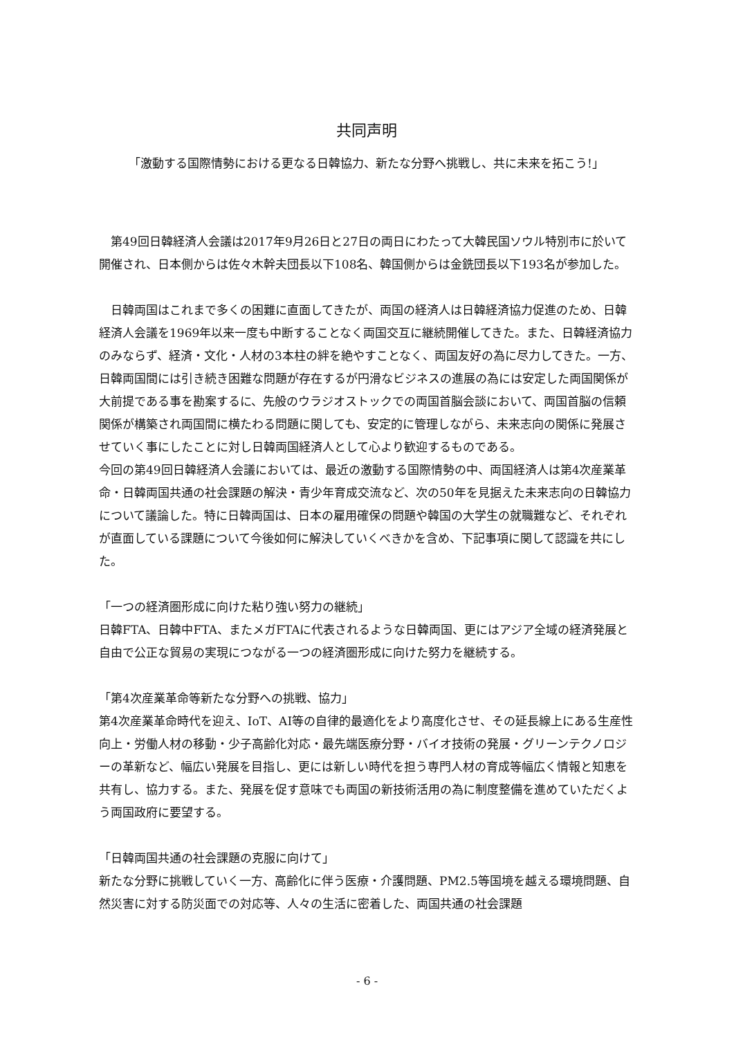共同声明
「激動する国際情勢における更なる日韓協力、新たな分野へ挑戦し、共に未来を拓こう!」
　第49回日韓経済人会議は2017年9月26日と27日の両日にわたって大韓民国ソウル特別市に於いて開催され、日本側からは佐々木幹夫団長以下108名、韓国側からは金銑団長以下193名が参加した。
　日韓両国はこれまで多くの困難に直面してきたが、両国の経済人は日韓経済協力促進のため、日韓経済人会議を1969年以来一度も中断することなく両国交互に継続開催してきた。また、日韓経済協力のみならず、経済・文化・人材の3本柱の絆を絶やすことなく、両国友好の為に尽力してきた。一方、日韓両国間には引き続き困難な問題が存在するが円滑なビジネスの進展の為には安定した両国関係が大前提である事を勘案するに、先般のウラジオストックでの両国首脳会談において、両国首脳の信頼関係が構築され両国間に横たわる問題に関しても、安定的に管理しながら、未来志向の関係に発展させていく事にしたことに対し日韓両国経済人として心より歓迎するものである。
今回の第49回日韓経済人会議においては、最近の激動する国際情勢の中、両国経済人は第4次産業革命・日韓両国共通の社会課題の解決・青少年育成交流など、次の50年を見据えた未来志向の日韓協力について議論した。特に日韓両国は、日本の雇用確保の問題や韓国の大学生の就職難など、それぞれが直面している課題について今後如何に解決していくべきかを含め、下記事項に関して認識を共にした。
「一つの経済圏形成に向けた粘り強い努力の継続」
日韓FTA、日韓中FTA、またメガFTAに代表されるような日韓両国、更にはアジア全域の経済発展と自由で公正な貿易の実現につながる一つの経済圏形成に向けた努力を継続する。
「第4次産業革命等新たな分野への挑戦、協力」
第4次産業革命時代を迎え、IoT、AI等の自律的最適化をより高度化させ、その延長線上にある生産性向上・労働人材の移動・少子高齢化対応・最先端医療分野・バイオ技術の発展・グリーンテクノロジーの革新など、幅広い発展を目指し、更には新しい時代を担う専門人材の育成等幅広く情報と知恵を共有し、協力する。また、発展を促す意味でも両国の新技術活用の為に制度整備を進めていただくよう両国政府に要望する。
「日韓両国共通の社会課題の克服に向けて」
新たな分野に挑戦していく一方、高齢化に伴う医療・介護問題、PM2.5等国境を越える環境問題、自然災害に対する防災面での対応等、人々の生活に密着した、両国共通の社会課題
- 6 -